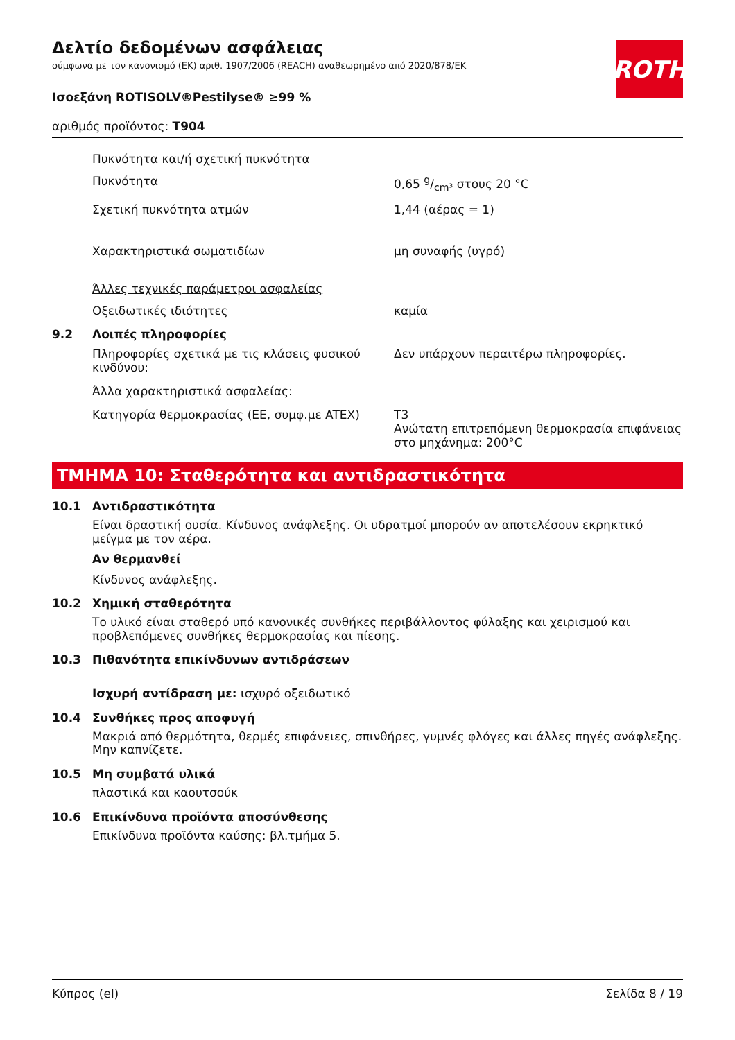ROTH
Δελτίο δεδομένων ασφάλειας
σύμφωνα με τον κανονισμό (ΕΚ) αριθ. 1907/2006 (REACH) αναθεωρημένο από 2020/878/ΕΚ
Ισοεξάνη ROTISOLV®Pestilyse® ≥99 %
αριθμός προϊόντος: T904
Πυκνότητα και/ή σχετική πυκνότητα
Πυκνότητα 0,65 g/cm³ στους 20 °C
Σχετική πυκνότητα ατμών 1,44 (αέρας = 1)
Χαρακτηριστικά σωματιδίων μη συναφής (υγρό)
Άλλες τεχνικές παράμετροι ασφαλείας
Οξειδωτικές ιδιότητες καμία
9.2 Λοιπές πληροφορίες
Πληροφορίες σχετικά με τις κλάσεις φυσικού κινδύνου:
Δεν υπάρχουν περαιτέρω πληροφορίες.
Άλλα χαρακτηριστικά ασφαλείας:
Κατηγορία θερμοκρασίας (ΕΕ, συμφ.με ATEX) T3
Ανώτατη επιτρεπόμενη θερμοκρασία επιφάνειας στο μηχάνημα: 200°C
ΤΜΗΜΑ 10: Σταθερότητα και αντιδραστικότητα
10.1 Αντιδραστικότητα
Είναι δραστική ουσία. Κίνδυνος ανάφλεξης. Οι υδρατμοί μπορούν αν αποτελέσουν εκρηκτικό μείγμα με τον αέρα.
Αν θερμανθεί
Κίνδυνος ανάφλεξης.
10.2 Χημική σταθερότητα
Το υλικό είναι σταθερό υπό κανονικές συνθήκες περιβάλλοντος φύλαξης και χειρισμού και προβλεπόμενες συνθήκες θερμοκρασίας και πίεσης.
10.3 Πιθανότητα επικίνδυνων αντιδράσεων
Ισχυρή αντίδραση με: ισχυρό οξειδωτικό
10.4 Συνθήκες προς αποφυγή
Μακριά από θερμότητα, θερμές επιφάνειες, σπινθήρες, γυμνές φλόγες και άλλες πηγές ανάφλεξης. Μην καπνίζετε.
10.5 Μη συμβατά υλικά
πλαστικά και καουτσούκ
10.6 Επικίνδυνα προϊόντα αποσύνθεσης
Επικίνδυνα προϊόντα καύσης: βλ.τμήμα 5.
Κύπρος (el) Σελίδα 8 / 19